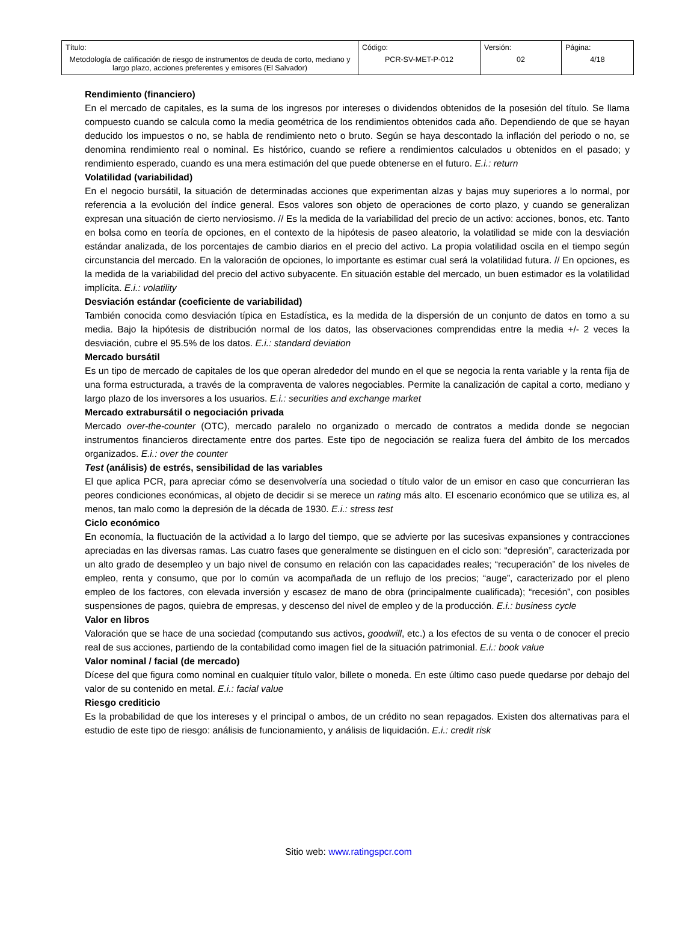| Título: Metodología de calificación de riesgo de instrumentos de deuda de corto, mediano y largo plazo, acciones preferentes y emisores (El Salvador) | Código: PCR-SV-MET-P-012 | Versión: 02 | Página: 4/18 |
Rendimiento (financiero)
En el mercado de capitales, es la suma de los ingresos por intereses o dividendos obtenidos de la posesión del título. Se llama compuesto cuando se calcula como la media geométrica de los rendimientos obtenidos cada año. Dependiendo de que se hayan deducido los impuestos o no, se habla de rendimiento neto o bruto. Según se haya descontado la inflación del periodo o no, se denomina rendimiento real o nominal. Es histórico, cuando se refiere a rendimientos calculados u obtenidos en el pasado; y rendimiento esperado, cuando es una mera estimación del que puede obtenerse en el futuro. E.i.: return
Volatilidad (variabilidad)
En el negocio bursátil, la situación de determinadas acciones que experimentan alzas y bajas muy superiores a lo normal, por referencia a la evolución del índice general. Esos valores son objeto de operaciones de corto plazo, y cuando se generalizan expresan una situación de cierto nerviosismo. // Es la medida de la variabilidad del precio de un activo: acciones, bonos, etc. Tanto en bolsa como en teoría de opciones, en el contexto de la hipótesis de paseo aleatorio, la volatilidad se mide con la desviación estándar analizada, de los porcentajes de cambio diarios en el precio del activo. La propia volatilidad oscila en el tiempo según circunstancia del mercado. En la valoración de opciones, lo importante es estimar cual será la volatilidad futura. // En opciones, es la medida de la variabilidad del precio del activo subyacente. En situación estable del mercado, un buen estimador es la volatilidad implícita. E.i.: volatility
Desviación estándar (coeficiente de variabilidad)
También conocida como desviación típica en Estadística, es la medida de la dispersión de un conjunto de datos en torno a su media. Bajo la hipótesis de distribución normal de los datos, las observaciones comprendidas entre la media +/- 2 veces la desviación, cubre el 95.5% de los datos. E.i.: standard deviation
Mercado bursátil
Es un tipo de mercado de capitales de los que operan alrededor del mundo en el que se negocia la renta variable y la renta fija de una forma estructurada, a través de la compraventa de valores negociables. Permite la canalización de capital a corto, mediano y largo plazo de los inversores a los usuarios. E.i.: securities and exchange market
Mercado extrabursátil o negociación privada
Mercado over-the-counter (OTC), mercado paralelo no organizado o mercado de contratos a medida donde se negocian instrumentos financieros directamente entre dos partes. Este tipo de negociación se realiza fuera del ámbito de los mercados organizados. E.i.: over the counter
Test (análisis) de estrés, sensibilidad de las variables
El que aplica PCR, para apreciar cómo se desenvolvería una sociedad o título valor de un emisor en caso que concurrieran las peores condiciones económicas, al objeto de decidir si se merece un rating más alto. El escenario económico que se utiliza es, al menos, tan malo como la depresión de la década de 1930. E.i.: stress test
Ciclo económico
En economía, la fluctuación de la actividad a lo largo del tiempo, que se advierte por las sucesivas expansiones y contracciones apreciadas en las diversas ramas. Las cuatro fases que generalmente se distinguen en el ciclo son: “depresión”, caracterizada por un alto grado de desempleo y un bajo nivel de consumo en relación con las capacidades reales; “recuperación” de los niveles de empleo, renta y consumo, que por lo común va acompañada de un reflujo de los precios; “auge”, caracterizado por el pleno empleo de los factores, con elevada inversión y escasez de mano de obra (principalmente cualificada); “recesión”, con posibles suspensiones de pagos, quiebra de empresas, y descenso del nivel de empleo y de la producción. E.i.: business cycle
Valor en libros
Valoración que se hace de una sociedad (computando sus activos, goodwill, etc.) a los efectos de su venta o de conocer el precio real de sus acciones, partiendo de la contabilidad como imagen fiel de la situación patrimonial. E.i.: book value
Valor nominal / facial (de mercado)
Dícese del que figura como nominal en cualquier título valor, billete o moneda. En este último caso puede quedarse por debajo del valor de su contenido en metal. E.i.: facial value
Riesgo crediticio
Es la probabilidad de que los intereses y el principal o ambos, de un crédito no sean repagados. Existen dos alternativas para el estudio de este tipo de riesgo: análisis de funcionamiento, y análisis de liquidación. E.i.: credit risk
Sitio web: www.ratingspcr.com